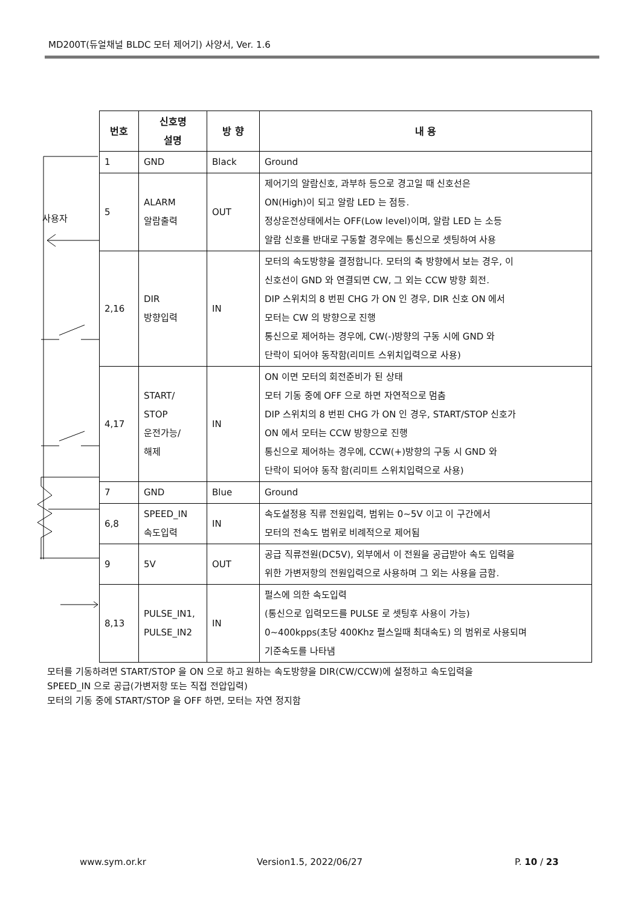MD200T(듀얼채널 BLDC 모터 제어기) 사양서, Ver. 1.6
사용자
| 번호 | 신호명 설명 | 방 향 | 내 용 |
| --- | --- | --- | --- |
| 1 | GND | Black | Ground |
| 5 | ALARM 알람출력 | OUT | 제어기의 알람신호, 과부하 등으로 경고일 때 신호선은 ON(High)이 되고 알람 LED 는 점등. 정상운전상태에서는 OFF(Low level)이며, 알람 LED 는 소등 알람 신호를 반대로 구동할 경우에는 통신으로 셋팅하여 사용 |
| 2,16 | DIR 방향입력 | IN | 모터의 속도방향을 결정합니다. 모터의 축 방향에서 보는 경우, 이 신호선이 GND 와 연결되면 CW, 그 외는 CCW 방향 회전. DIP 스위치의 8 번핀 CHG 가 ON 인 경우, DIR 신호 ON 에서 모터는 CW 의 방향으로 진행 통신으로 제어하는 경우에, CW(-)방향의 구동 시에 GND 와 단락이 되어야 동작함(리미트 스위치입력으로 사용) |
| 4,17 | START/ STOP 운전가능/ 해제 | IN | ON 이면 모터의 회전준비가 된 상태 모터 기동 중에 OFF 으로 하면 자연적으로 멈춤 DIP 스위치의 8 번핀 CHG 가 ON 인 경우, START/STOP 신호가 ON 에서 모터는 CCW 방향으로 진행 통신으로 제어하는 경우에, CCW(+)방향의 구동 시 GND 와 단락이 되어야 동작 함(리미트 스위치입력으로 사용) |
| 7 | GND | Blue | Ground |
| 6,8 | SPEED_IN 속도입력 | IN | 속도설정용 직류 전원입력, 범위는 0~5V 이고 이 구간에서 모터의 전속도 범위로 비례적으로 제어됨 |
| 9 | 5V | OUT | 공급 직류전원(DC5V), 외부에서 이 전원을 공급받아 속도 입력을 위한 가변저항의 전원입력으로 사용하며 그 외는 사용을 금함. |
| 8,13 | PULSE_IN1, PULSE_IN2 | IN | 펄스에 의한 속도입력 (통신으로 입력모드를 PULSE 로 셋팅후 사용이 가능) 0~400kpps(초당 400Khz 펄스일때 최대속도) 의 범위로 사용되며 기준속도를 나타냄 |
모터를 기동하려면 START/STOP 을 ON 으로 하고 원하는 속도방향을 DIR(CW/CCW)에 설정하고 속도입력을
SPEED_IN 으로 공급(가변저항 또는 직접 전압입력)
모터의 기동 중에 START/STOP 을 OFF 하면, 모터는 자연 정지함
www.sym.or.kr Version1.5, 2022/06/27 P. 10 / 23